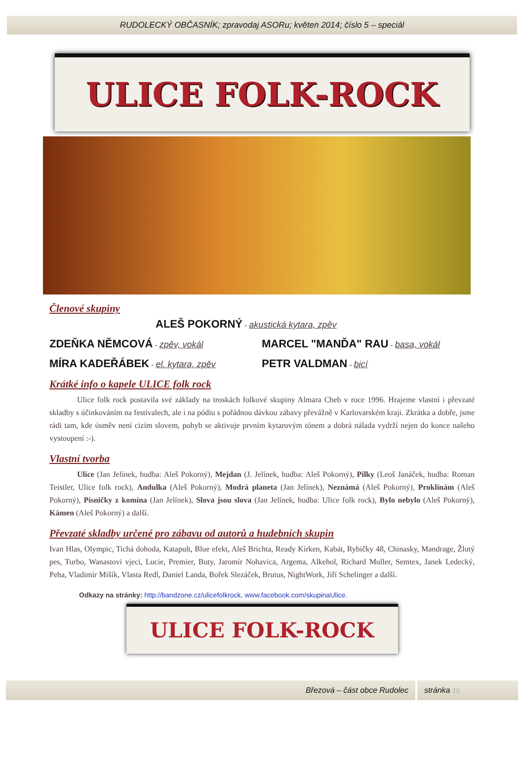RUDOLECKÝ OBČASNÍK; zpravodaj ASORu; květen 2014; číslo 5 – speciál
ULICE FOLK-ROCK
Členové skupiny
ALEŠ POKORNÝ - akustická kytara, zpěv
ZDEŇKA NĚMCOVÁ - zpěv, vokál
MARCEL "MANĎA" RAU - basa, vokál
MÍRA KADEŘÁBEK - el. kytara, zpěv
PETR VALDMAN - bicí
Krátké info o kapele ULICE folk rock
Ulice folk rock postavila své základy na troskách folkové skupiny Almara Cheb v roce 1996. Hrajeme vlastní i převzaté skladby s účinkováním na festivalech, ale i na pódiu s pořádnou dávkou zábavy převážně v Karlovarském kraji. Zkrátka a dobře, jsme rádi tam, kde úsměv není cizím slovem, pohyb se aktivuje prvním kytarovým tónem a dobrá nálada vydrží nejen do konce našeho vystoupení :-).
Vlastní tvorba
Ulice (Jan Jelínek, hudba: Aleš Pokorný), Mejdan (J. Jelínek, hudba: Aleš Pokorný), Pilky (Leoš Janáček, hudba: Roman Teistler, Ulice folk rock), Andulka (Aleš Pokorný), Modrá planeta (Jan Jelínek), Neznámá (Aleš Pokorný), Proklínám (Aleš Pokorný), Písničky z komína (Jan Jelínek), Slova jsou slova (Jan Jelínek, hudba: Ulice folk rock), Bylo nebylo (Aleš Pokorný), Kámen (Aleš Pokorný) a další.
Převzaté skladby určené pro zábavu od autorů a hudebních skupin
Ivan Hlas, Olympic, Tichá dohoda, Katapult, Blue efekt, Aleš Brichta, Ready Kirken, Kabát, Rybičky 48, Chinasky, Mandrage, Žlutý pes, Turbo, Wanastovi vjeci, Lucie, Premier, Buty, Jaromír Nohavica, Argema, Alkehol, Richard Muller, Semtex, Janek Ledecký, Peha, Vladimír Mišík, Vlasta Redl, Daniel Landa, Bořek Slezáček, Brutus, NightWork, Jiří Schelinger a další.
Odkazy na stránky: http://bandzone.cz/ulicefolkrock, www.facebook.com/skupinaUlice.
ULICE FOLK-ROCK
Březová – část obce Rudolec stránka 10